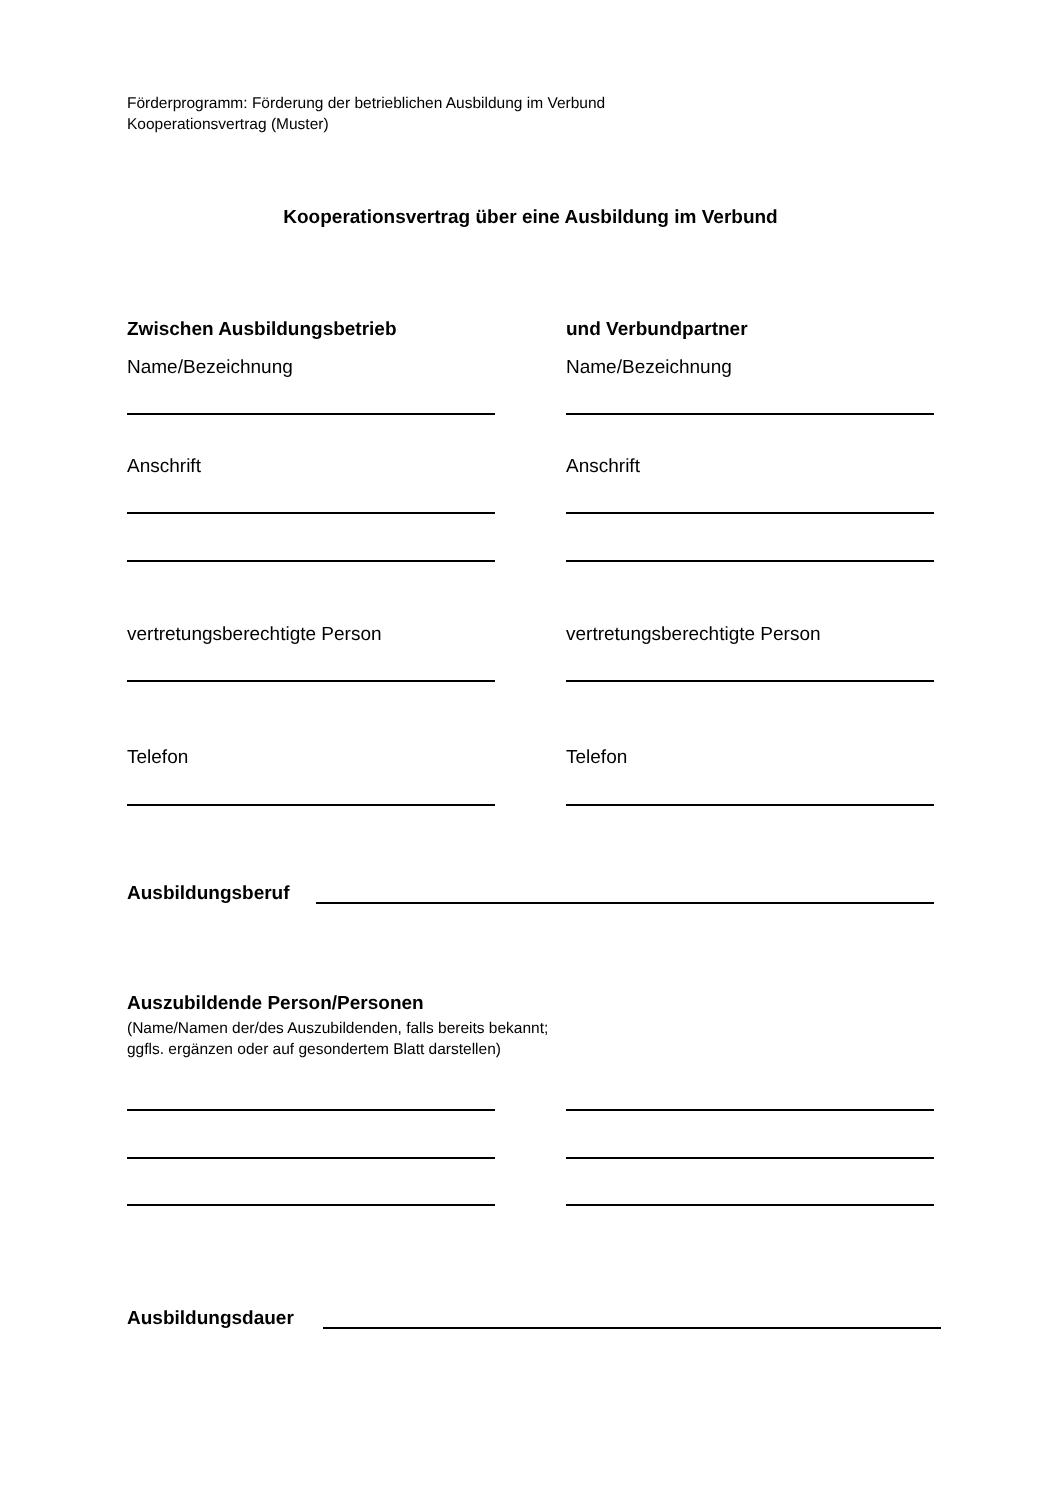Förderprogramm: Förderung der betrieblichen Ausbildung im Verbund
Kooperationsvertrag (Muster)
Kooperationsvertrag über eine Ausbildung im Verbund
Zwischen Ausbildungsbetrieb und Verbundpartner
Name/Bezeichnung Name/Bezeichnung
Anschrift Anschrift
vertretungsberechtigte Person vertretungsberechtigte Person
Telefon Telefon
Ausbildungsberuf
Auszubildende Person/Personen
(Name/Namen der/des Auszubildenden, falls bereits bekannt;
ggfls. ergänzen oder auf gesondertem Blatt darstellen)
Ausbildungsdauer